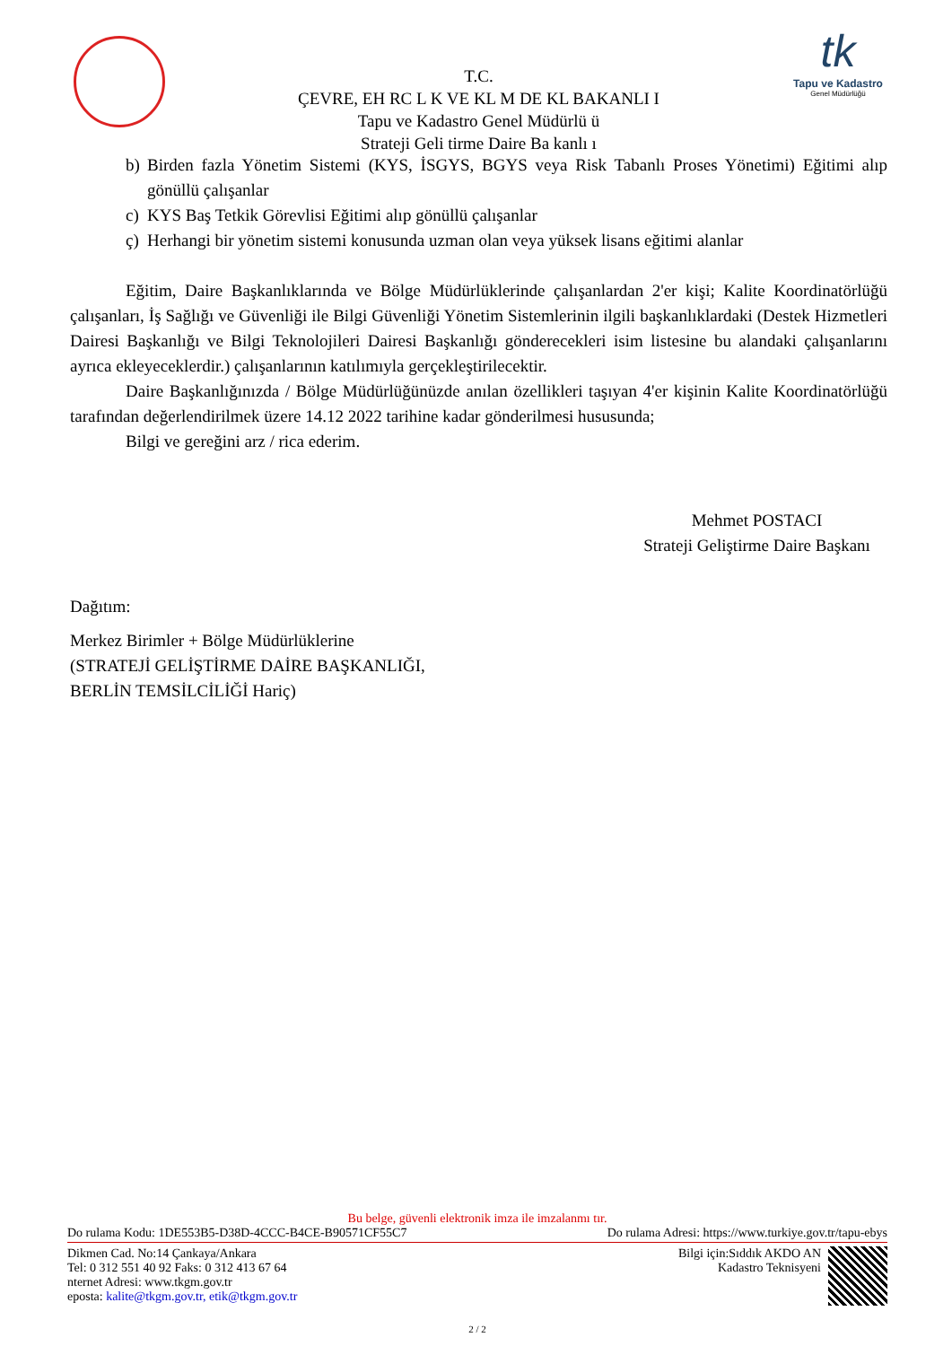tk
Tapu ve Kadastro
Genel Müdürlüğü
T.C.
ÇEVRE, EH RC L K VE KL M DE KL BAKANLI I
Tapu ve Kadastro Genel Müdürlü ü
Strateji Geli tirme Daire Ba kanlı ı
b) Birden fazla Yönetim Sistemi (KYS, İSGYS, BGYS veya Risk Tabanlı Proses Yönetimi) Eğitimi alıp gönüllü çalışanlar
c) KYS Baş Tetkik Görevlisi Eğitimi alıp gönüllü çalışanlar
ç) Herhangi bir yönetim sistemi konusunda uzman olan veya yüksek lisans eğitimi alanlar
Eğitim, Daire Başkanlıklarında ve Bölge Müdürlüklerinde çalışanlardan 2'er kişi; Kalite Koordinatörlüğü çalışanları, İş Sağlığı ve Güvenliği ile Bilgi Güvenliği Yönetim Sistemlerinin ilgili başkanlıklardaki (Destek Hizmetleri Dairesi Başkanlığı ve Bilgi Teknolojileri Dairesi Başkanlığı gönderecekleri isim listesine bu alandaki çalışanlarını ayrıca ekleyeceklerdir.) çalışanlarının katılımıyla gerçekleştirilecektir.
Daire Başkanlığınızda / Bölge Müdürlüğünüzde anılan özellikleri taşıyan 4'er kişinin Kalite Koordinatörlüğü tarafından değerlendirilmek üzere 14.12 2022 tarihine kadar gönderilmesi hususunda;
Bilgi ve gereğini arz / rica ederim.
Mehmet POSTACI
Strateji Geliştirme Daire Başkanı
Dağıtım:
Merkez Birimler + Bölge Müdürlüklerine
(STRATEJİ GELİŞTİRME DAİRE BAŞKANLIĞI,
BERLİN TEMSİLCİLİĞİ Hariç)
Bu belge, güvenli elektronik imza ile imzalanmı tır.
Do rulama Kodu: 1DE553B5-D38D-4CCC-B4CE-B90571CF55C7 Do rulama Adresi: https://www.turkiye.gov.tr/tapu-ebys
Dikmen Cad. No:14 Çankaya/Ankara
Tel: 0 312 551 40 92 Faks: 0 312 413 67 64
nternet Adresi: www.tkgm.gov.tr
eposta: kalite@tkgm.gov.tr, etik@tkgm.gov.tr
Bilgi için:Sıddık AKDO AN
Kadastro Teknisyeni
2 / 2